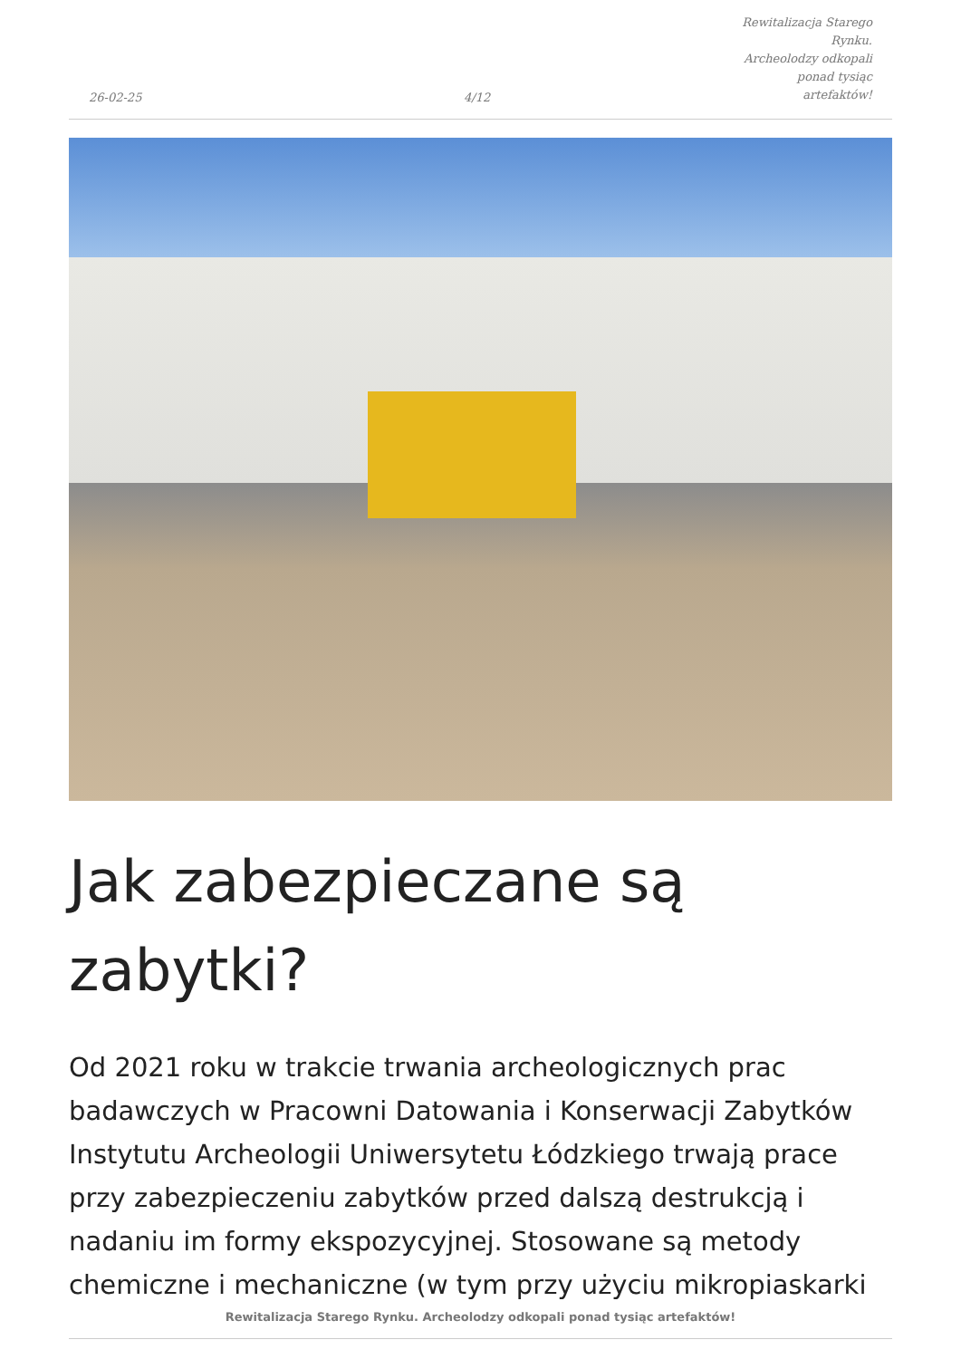26-02-25
4/12
Rewitalizacja Starego Rynku.
Archeolodzy odkopali ponad tysiąc
artefaktów!
Jak zabezpieczane są zabytki?
Od 2021 roku w trakcie trwania archeologicznych prac badawczych w Pracowni Datowania i Konserwacji Zabytków Instytutu Archeologii Uniwersytetu Łódzkiego trwają prace przy zabezpieczeniu zabytków przed dalszą destrukcją i nadaniu im formy ekspozycyjnej. Stosowane są metody chemiczne i mechaniczne (w tym przy użyciu mikropiaskarki
Rewitalizacja Starego Rynku. Archeolodzy odkopali ponad tysiąc artefaktów!